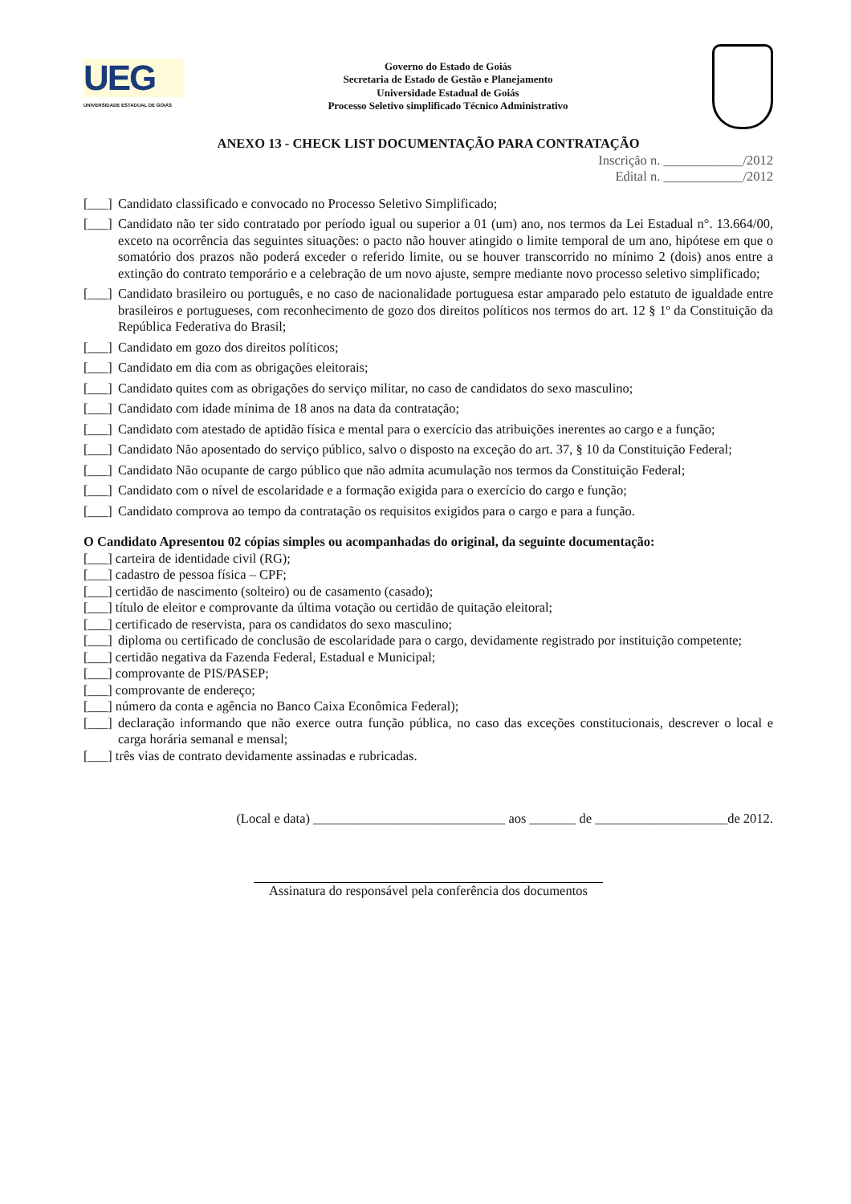UEG
UNIVERSIDADE ESTADUAL DE GOIÁS
Governo do Estado de Goiás
Secretaria de Estado de Gestão e Planejamento
Universidade Estadual de Goiás
Processo Seletivo simplificado Técnico Administrativo
ANEXO 13 - CHECK LIST DOCUMENTAÇÃO PARA CONTRATAÇÃO
Inscrição n. ____________/2012
Edital n. ____________/2012
[___] Candidato classificado e convocado no Processo Seletivo Simplificado;
[___] Candidato não ter sido contratado por período igual ou superior a 01 (um) ano, nos termos da Lei Estadual n°. 13.664/00, exceto na ocorrência das seguintes situações: o pacto não houver atingido o limite temporal de um ano, hipótese em que o somatório dos prazos não poderá exceder o referido limite, ou se houver transcorrido no mínimo 2 (dois) anos entre a extinção do contrato temporário e a celebração de um novo ajuste, sempre mediante novo processo seletivo simplificado;
[___] Candidato brasileiro ou português, e no caso de nacionalidade portuguesa estar amparado pelo estatuto de igualdade entre brasileiros e portugueses, com reconhecimento de gozo dos direitos políticos nos termos do art. 12 § 1º da Constituição da República Federativa do Brasil;
[___] Candidato em gozo dos direitos políticos;
[___] Candidato em dia com as obrigações eleitorais;
[___] Candidato quites com as obrigações do serviço militar, no caso de candidatos do sexo masculino;
[___] Candidato com idade mínima de 18 anos na data da contratação;
[___] Candidato com atestado de aptidão física e mental para o exercício das atribuições inerentes ao cargo e a função;
[___] Candidato Não aposentado do serviço público, salvo o disposto na exceção do art. 37, § 10 da Constituição Federal;
[___] Candidato Não ocupante de cargo público que não admita acumulação nos termos da Constituição Federal;
[___] Candidato com o nível de escolaridade e a formação exigida para o exercício do cargo e função;
[___] Candidato comprova ao tempo da contratação os requisitos exigidos para o cargo e para a função.
O Candidato Apresentou 02 cópias simples ou acompanhadas do original, da seguinte documentação:
[___] carteira de identidade civil (RG);
[___] cadastro de pessoa física – CPF;
[___] certidão de nascimento (solteiro) ou de casamento (casado);
[___] título de eleitor e comprovante da última votação ou certidão de quitação eleitoral;
[___] certificado de reservista, para os candidatos do sexo masculino;
[___] diploma ou certificado de conclusão de escolaridade para o cargo, devidamente registrado por instituição competente;
[___] certidão negativa da Fazenda Federal, Estadual e Municipal;
[___] comprovante de PIS/PASEP;
[___] comprovante de endereço;
[___] número da conta e agência no Banco Caixa Econômica Federal);
[___] declaração informando que não exerce outra função pública, no caso das exceções constitucionais, descrever o local e carga horária semanal e mensal;
[___] três vias de contrato devidamente assinadas e rubricadas.
(Local e data) _____________________________ aos _______ de ____________________de 2012.
Assinatura do responsável pela conferência dos documentos